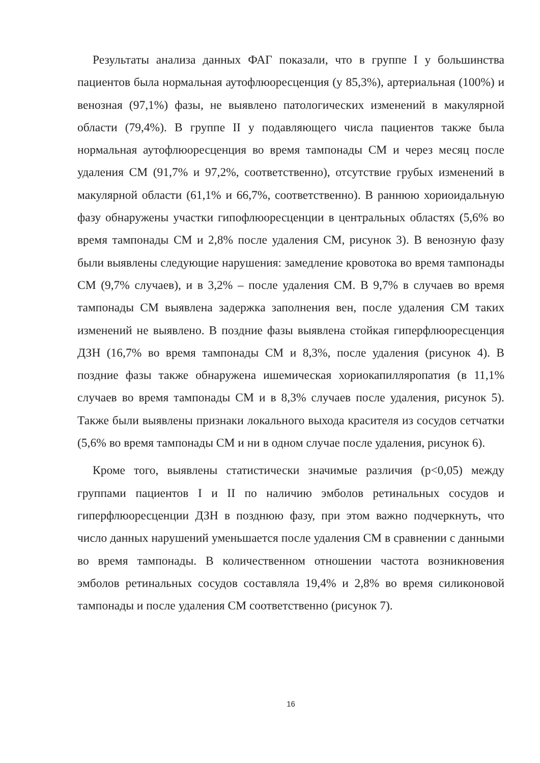Результаты анализа данных ФАГ показали, что в группе I у большинства пациентов была нормальная аутофлюоресценция (у 85,3%), артериальная (100%) и венозная (97,1%) фазы, не выявлено патологических изменений в макулярной области (79,4%). В группе II у подавляющего числа пациентов также была нормальная аутофлюоресценция во время тампонады СМ и через месяц после удаления СМ (91,7% и 97,2%, соответственно), отсутствие грубых изменений в макулярной области (61,1% и 66,7%, соответственно). В раннюю хориоидальную фазу обнаружены участки гипофлюоресценции в центральных областях (5,6% во время тампонады СМ и 2,8% после удаления СМ, рисунок 3). В венозную фазу были выявлены следующие нарушения: замедление кровотока во время тампонады СМ (9,7% случаев), и в 3,2% – после удаления СМ. В 9,7% в случаев во время тампонады СМ выявлена задержка заполнения вен, после удаления СМ таких изменений не выявлено. В поздние фазы выявлена стойкая гиперфлюоресценция ДЗН (16,7% во время тампонады СМ и 8,3%, после удаления (рисунок 4). В поздние фазы также обнаружена ишемическая хориокапилляропатия (в 11,1% случаев во время тампонады СМ и в 8,3% случаев после удаления, рисунок 5). Также были выявлены признаки локального выхода красителя из сосудов сетчатки (5,6% во время тампонады СМ и ни в одном случае после удаления, рисунок 6).
Кроме того, выявлены статистически значимые различия (p<0,05) между группами пациентов I и II по наличию эмболов ретинальных сосудов и гиперфлюоресценции ДЗН в позднюю фазу, при этом важно подчеркнуть, что число данных нарушений уменьшается после удаления СМ в сравнении с данными во время тампонады. В количественном отношении частота возникновения эмболов ретинальных сосудов составляла 19,4% и 2,8% во время силиконовой тампонады и после удаления СМ соответственно (рисунок 7).
16